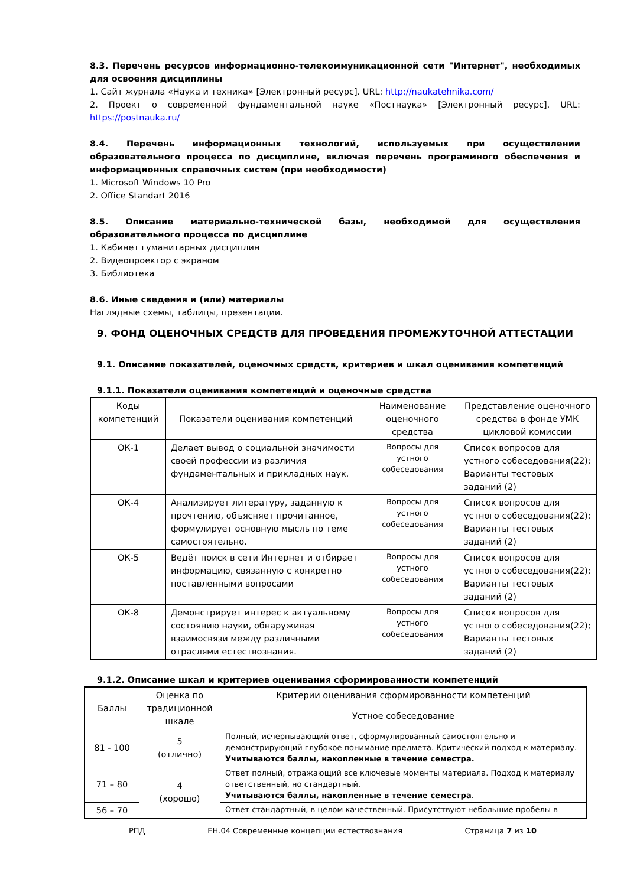8.3. Перечень ресурсов информационно-телекоммуникационной сети "Интернет", необходимых для освоения дисциплины
1. Сайт журнала «Наука и техника» [Электронный ресурс]. URL: http://naukatehnika.com/
2. Проект о современной фундаментальной науке «Постнаука» [Электронный ресурс]. URL: https://postnauka.ru/
8.4. Перечень информационных технологий, используемых при осуществлении образовательного процесса по дисциплине, включая перечень программного обеспечения и информационных справочных систем (при необходимости)
1. Microsoft Windows 10 Pro
2. Office Standart 2016
8.5. Описание материально-технической базы, необходимой для осуществления образовательного процесса по дисциплине
1. Кабинет гуманитарных дисциплин
2. Видеопроектор с экраном
3. Библиотека
8.6. Иные сведения и (или) материалы
Наглядные схемы, таблицы, презентации.
9. ФОНД ОЦЕНОЧНЫХ СРЕДСТВ ДЛЯ ПРОВЕДЕНИЯ ПРОМЕЖУТОЧНОЙ АТТЕСТАЦИИ
9.1. Описание показателей, оценочных средств, критериев и шкал оценивания компетенций
9.1.1. Показатели оценивания компетенций и оценочные средства
| Коды компетенций | Показатели оценивания компетенций | Наименование оценочного средства | Представление оценочного средства в фонде УМК цикловой комиссии |
| --- | --- | --- | --- |
| ОК-1 | Делает вывод о социальной значимости своей профессии из различия фундаментальных и прикладных наук. | Вопросы для устного собеседования | Список вопросов для устного собеседования(22); Варианты тестовых заданий (2) |
| ОК-4 | Анализирует литературу, заданную к прочтению, объясняет прочитанное, формулирует основную мысль по теме самостоятельно. | Вопросы для устного собеседования | Список вопросов для устного собеседования(22); Варианты тестовых заданий (2) |
| ОК-5 | Ведёт поиск в сети Интернет и отбирает информацию, связанную с конкретно поставленными вопросами | Вопросы для устного собеседования | Список вопросов для устного собеседования(22); Варианты тестовых заданий (2) |
| ОК-8 | Демонстрирует интерес к актуальному состоянию науки, обнаруживая взаимосвязи между различными отраслями естествознания. | Вопросы для устного собеседования | Список вопросов для устного собеседования(22); Варианты тестовых заданий (2) |
9.1.2. Описание шкал и критериев оценивания сформированности компетенций
| Баллы | Оценка по традиционной шкале | Критерии оценивания сформированности компетенций |
| --- | --- | --- |
| | | Устное собеседование |
| 81 - 100 | 5 (отлично) | Полный, исчерпывающий ответ, сформулированный самостоятельно и демонстрирующий глубокое понимание предмета. Критический подход к материалу. Учитываются баллы, накопленные в течение семестра. |
| 71 – 80 | 4 (хорошо) | Ответ полный, отражающий все ключевые моменты материала. Подход к материалу ответственный, но стандартный. Учитываются баллы, накопленные в течение семестра . |
| 56 – 70 | | Ответ стандартный, в целом качественный. Присутствуют небольшие пробелы в |
РПД ЕН.04 Современные концепции естествознания Страница 7 из 10